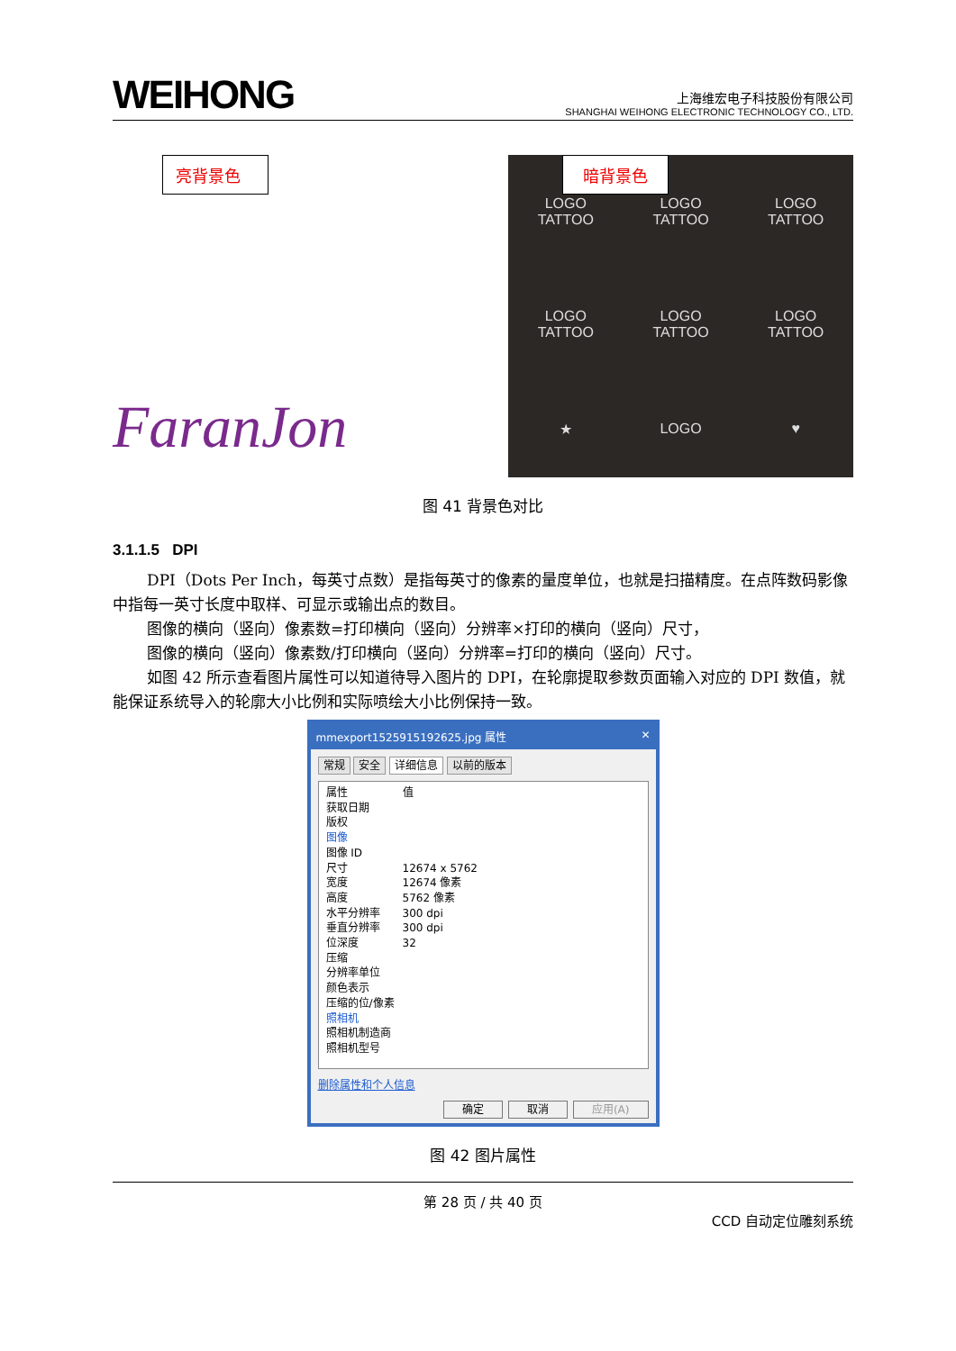WEIHONG
上海维宏电子科技股份有限公司
SHANGHAI WEIHONG ELECTRONIC TECHNOLOGY CO., LTD.
亮背景色
FaranJon
暗背景色
LOGO
TATTOO
LOGO
TATTOO
LOGO
TATTOO
LOGO
TATTOO
LOGO
TATTOO
LOGO
TATTOO
★
LOGO
♥
图 41 背景色对比
3.1.1.5 DPI
DPI（Dots Per Inch，每英寸点数）是指每英寸的像素的量度单位，也就是扫描精度。在点阵数码影像中指每一英寸长度中取样、可显示或输出点的数目。
图像的横向（竖向）像素数=打印横向（竖向）分辨率×打印的横向（竖向）尺寸，
图像的横向（竖向）像素数/打印横向（竖向）分辨率=打印的横向（竖向）尺寸。
如图 42 所示查看图片属性可以知道待导入图片的 DPI，在轮廓提取参数页面输入对应的 DPI 数值，就能保证系统导入的轮廓大小比例和实际喷绘大小比例保持一致。
mmexport1525915192625.jpg 属性 ✕
常规 安全 详细信息 以前的版本
属性 值
获取日期
版权
图像
图像 ID
尺寸 12674 x 5762
宽度 12674 像素
高度 5762 像素
水平分辨率 300 dpi
垂直分辨率 300 dpi
位深度 32
压缩
分辨率单位
颜色表示
压缩的位/像素
照相机
照相机制造商
照相机型号
删除属性和个人信息
确定 取消 应用(A)
图 42 图片属性
第 28 页 / 共 40 页
CCD 自动定位雕刻系统